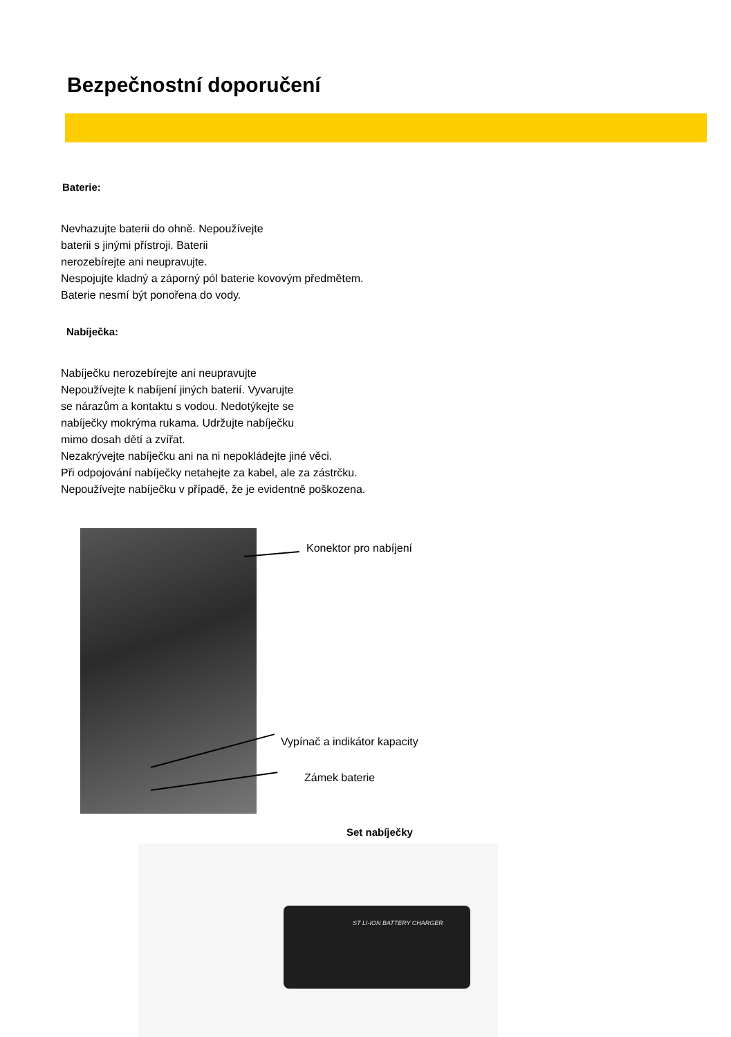Bezpečnostní doporučení
Baterie:
Nevhazujte baterii do ohně. Nepoužívejte
baterii s jinými přístroji. Baterii
nerozebírejte ani neupravujte.
Nespojujte kladný a záporný pól baterie kovovým předmětem.
Baterie nesmí být ponořena do vody.
Nabíječka:
Nabíječku nerozebírejte ani neupravujte
Nepoužívejte k nabíjení jiných baterií. Vyvarujte
se nárazům a kontaktu s vodou. Nedotýkejte se
nabíječky mokrýma rukama. Udržujte nabíječku
mimo dosah dětí a zvířat.
Nezakrývejte nabíječku ani na ni nepokládejte jiné věci.
Při odpojování nabíječky netahejte za kabel, ale za zástrčku.
Nepoužívejte nabíječku v případě, že je evidentně poškozena.
Konektor pro nabíjení
Vypínač a indikátor kapacity
Zámek baterie
Set nabíječky
ST LI-ION BATTERY CHARGER